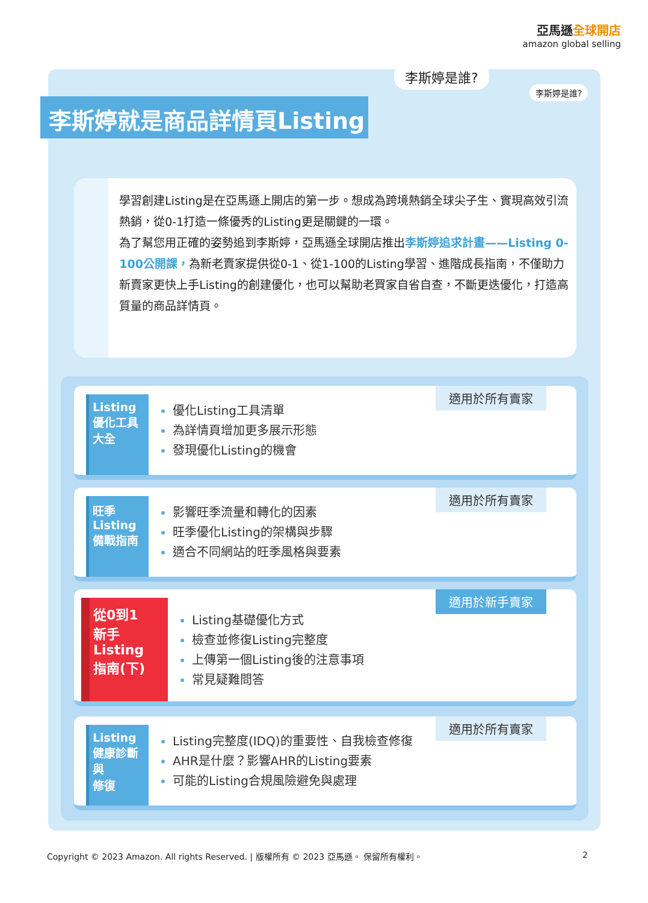亞馬遜全球開店
amazon global selling
李斯婷就是商品詳情頁Listing
李斯婷是誰?
李斯婷是誰?
學習創建Listing是在亞馬遜上開店的第一步。想成為跨境熱銷全球尖子生、實現高效引流熱銷，從0-1打造一條優秀的Listing更是關鍵的一環。
為了幫您用正確的姿勢追到李斯婷，亞馬遜全球開店推出李斯婷追求計畫——Listing 0-100公開課，為新老賣家提供從0-1、從1-100的Listing學習、進階成長指南，不僅助力新賣家更快上手Listing的創建優化，也可以幫助老買家自省自查，不斷更迭優化，打造高質量的商品詳情頁。
Listing
優化工具
大全
優化Listing工具清單
為詳情頁增加更多展示形態
發現優化Listing的機會
適用於所有賣家
旺季
Listing
備戰指南
影響旺季流量和轉化的因素
旺季優化Listing的架構與步驟
適合不同網站的旺季風格與要素
適用於所有賣家
從0到1
新手Listing
指南(下)
Listing基礎優化方式
檢查並修復Listing完整度
上傳第一個Listing後的注意事項
常見疑難問答
適用於新手賣家
Listing
健康診斷與
修復
Listing完整度(IDQ)的重要性、自我檢查修復
AHR是什麼？影響AHR的Listing要素
可能的Listing合規風險避免與處理
適用於所有賣家
Copyright © 2023 Amazon. All rights Reserved. | 版權所有 © 2023 亞馬遜。 保留所有權利。 2